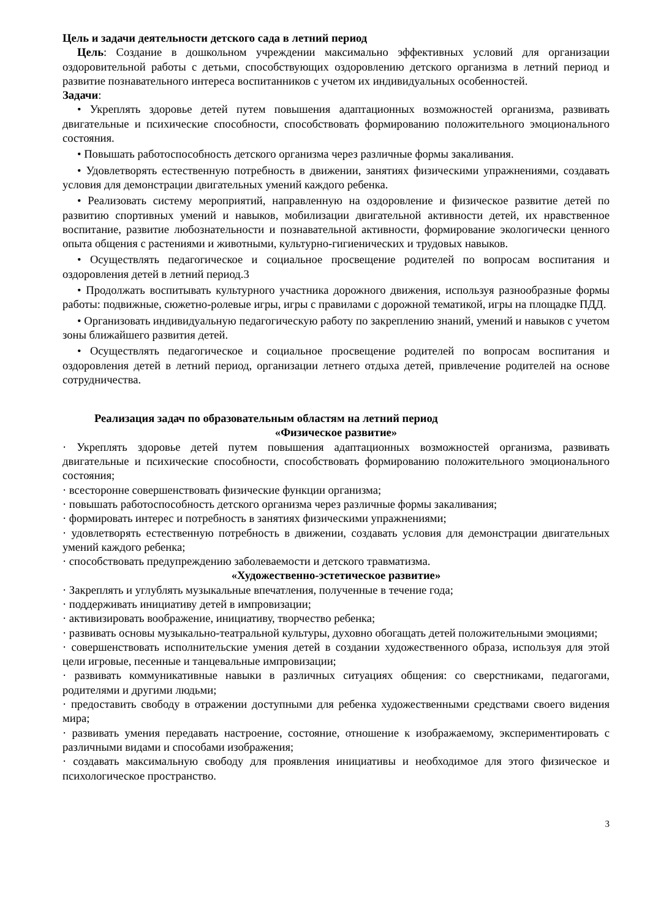Цель и задачи деятельности детского сада в летний период
Цель: Создание в дошкольном учреждении максимально эффективных условий для организации оздоровительной работы с детьми, способствующих оздоровлению детского организма в летний период и развитие познавательного интереса воспитанников с учетом их индивидуальных особенностей.
Задачи:
• Укреплять здоровье детей путем повышения адаптационных возможностей организма, развивать двигательные и психические способности, способствовать формированию положительного эмоционального состояния.
• Повышать работоспособность детского организма через различные формы закаливания.
• Удовлетворять естественную потребность в движении, занятиях физическими упражнениями, создавать условия для демонстрации двигательных умений каждого ребенка.
• Реализовать систему мероприятий, направленную на оздоровление и физическое развитие детей по развитию спортивных умений и навыков, мобилизации двигательной активности детей, их нравственное воспитание, развитие любознательности и познавательной активности, формирование экологически ценного опыта общения с растениями и животными, культурно-гигиенических и трудовых навыков.
• Осуществлять педагогическое и социальное просвещение родителей по вопросам воспитания и оздоровления детей в летний период.3
• Продолжать воспитывать культурного участника дорожного движения, используя разнообразные формы работы: подвижные, сюжетно-ролевые игры, игры с правилами с дорожной тематикой, игры на площадке ПДД.
• Организовать индивидуальную педагогическую работу по закреплению знаний, умений и навыков с учетом зоны ближайшего развития детей.
• Осуществлять педагогическое и социальное просвещение родителей по вопросам воспитания и оздоровления детей в летний период, организации летнего отдыха детей, привлечение родителей на основе сотрудничества.
Реализация задач по образовательным областям на летний период
«Физическое развитие»
· Укреплять здоровье детей путем повышения адаптационных возможностей организма, развивать двигательные и психические способности, способствовать формированию положительного эмоционального состояния;
· всесторонне совершенствовать физические функции организма;
· повышать работоспособность детского организма через различные формы закаливания;
· формировать интерес и потребность в занятиях физическими упражнениями;
· удовлетворять естественную потребность в движении, создавать условия для демонстрации двигательных умений каждого ребенка;
· способствовать предупреждению заболеваемости и детского травматизма.
«Художественно-эстетическое развитие»
· Закреплять и углублять музыкальные впечатления, полученные в течение года;
· поддерживать инициативу детей в импровизации;
· активизировать воображение, инициативу, творчество ребенка;
· развивать основы музыкально-театральной культуры, духовно обогащать детей положительными эмоциями;
· совершенствовать исполнительские умения детей в создании художественного образа, используя для этой цели игровые, песенные и танцевальные импровизации;
· развивать коммуникативные навыки в различных ситуациях общения: со сверстниками, педагогами, родителями и другими людьми;
· предоставить свободу в отражении доступными для ребенка художественными средствами своего видения мира;
· развивать умения передавать настроение, состояние, отношение к изображаемому, экспериментировать с различными видами и способами изображения;
· создавать максимальную свободу для проявления инициативы и необходимое для этого физическое и психологическое пространство.
3